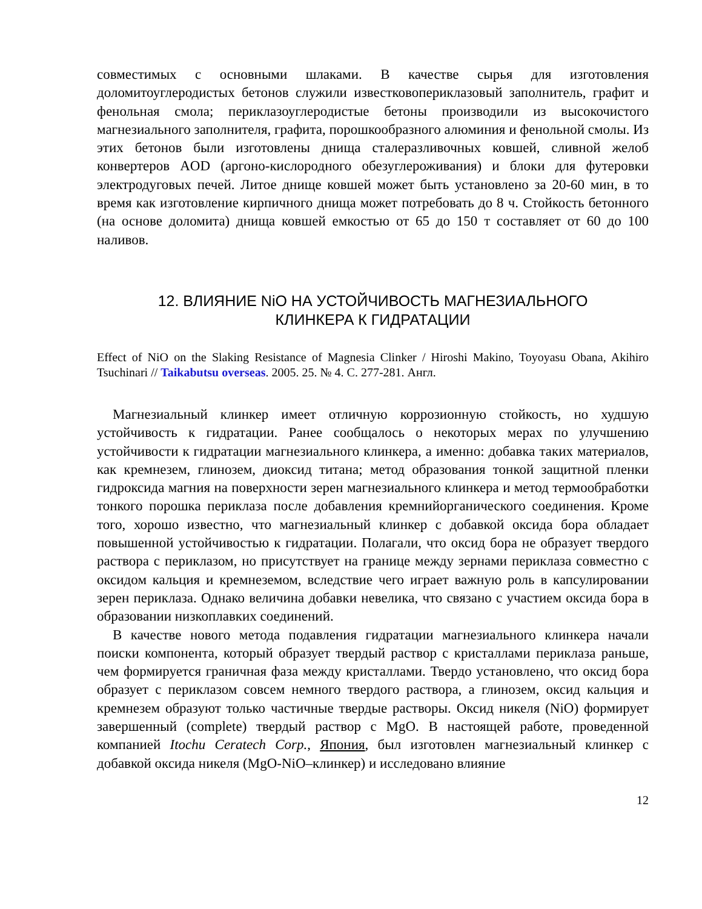совместимых с основными шлаками. В качестве сырья для изготовления доломитоуглеродистых бетонов служили известковопериклазовый заполнитель, графит и фенольная смола; периклазоуглеродистые бетоны производили из высокочистого магнезиального заполнителя, графита, порошкообразного алюминия и фенольной смолы. Из этих бетонов были изготовлены днища сталеразливочных ковшей, сливной желоб конвертеров AOD (аргоно-кислородного обезуглероживания) и блоки для футеровки электродуговых печей. Литое днище ковшей может быть установлено за 20-60 мин, в то время как изготовление кирпичного днища может потребовать до 8 ч. Стойкость бетонного (на основе доломита) днища ковшей емкостью от 65 до 150 т составляет от 60 до 100 наливов.
12. ВЛИЯНИЕ NiO НА УСТОЙЧИВОСТЬ МАГНЕЗИАЛЬНОГО
КЛИНКЕРА К ГИДРАТАЦИИ
Effect of NiO on the Slaking Resistance of Magnesia Clinker / Hiroshi Makino, Toyoyasu Obana, Akihiro Tsuchinari // Taikabutsu overseas. 2005. 25. № 4. С. 277-281. Англ.
Магнезиальный клинкер имеет отличную коррозионную стойкость, но худшую устойчивость к гидратации. Ранее сообщалось о некоторых мерах по улучшению устойчивости к гидратации магнезиального клинкера, а именно: добавка таких материалов, как кремнезем, глинозем, диоксид титана; метод образования тонкой защитной пленки гидроксида магния на поверхности зерен магнезиального клинкера и метод термообработки тонкого порошка периклаза после добавления кремнийорганического соединения. Кроме того, хорошо известно, что магнезиальный клинкер с добавкой оксида бора обладает повышенной устойчивостью к гидратации. Полагали, что оксид бора не образует твердого раствора с периклазом, но присутствует на границе между зернами периклаза совместно с оксидом кальция и кремнеземом, вследствие чего играет важную роль в капсулировании зерен периклаза. Однако величина добавки невелика, что связано с участием оксида бора в образовании низкоплавких соединений.
В качестве нового метода подавления гидратации магнезиального клинкера начали поиски компонента, который образует твердый раствор с кристаллами периклаза раньше, чем формируется граничная фаза между кристаллами. Твердо установлено, что оксид бора образует с периклазом совсем немного твердого раствора, а глинозем, оксид кальция и кремнезем образуют только частичные твердые растворы. Оксид никеля (NiO) формирует завершенный (complete) твердый раствор с MgO. В настоящей работе, проведенной компанией Itochu Ceratech Corp., Япония, был изготовлен магнезиальный клинкер с добавкой оксида никеля (MgO-NiO–клинкер) и исследовано влияние
12